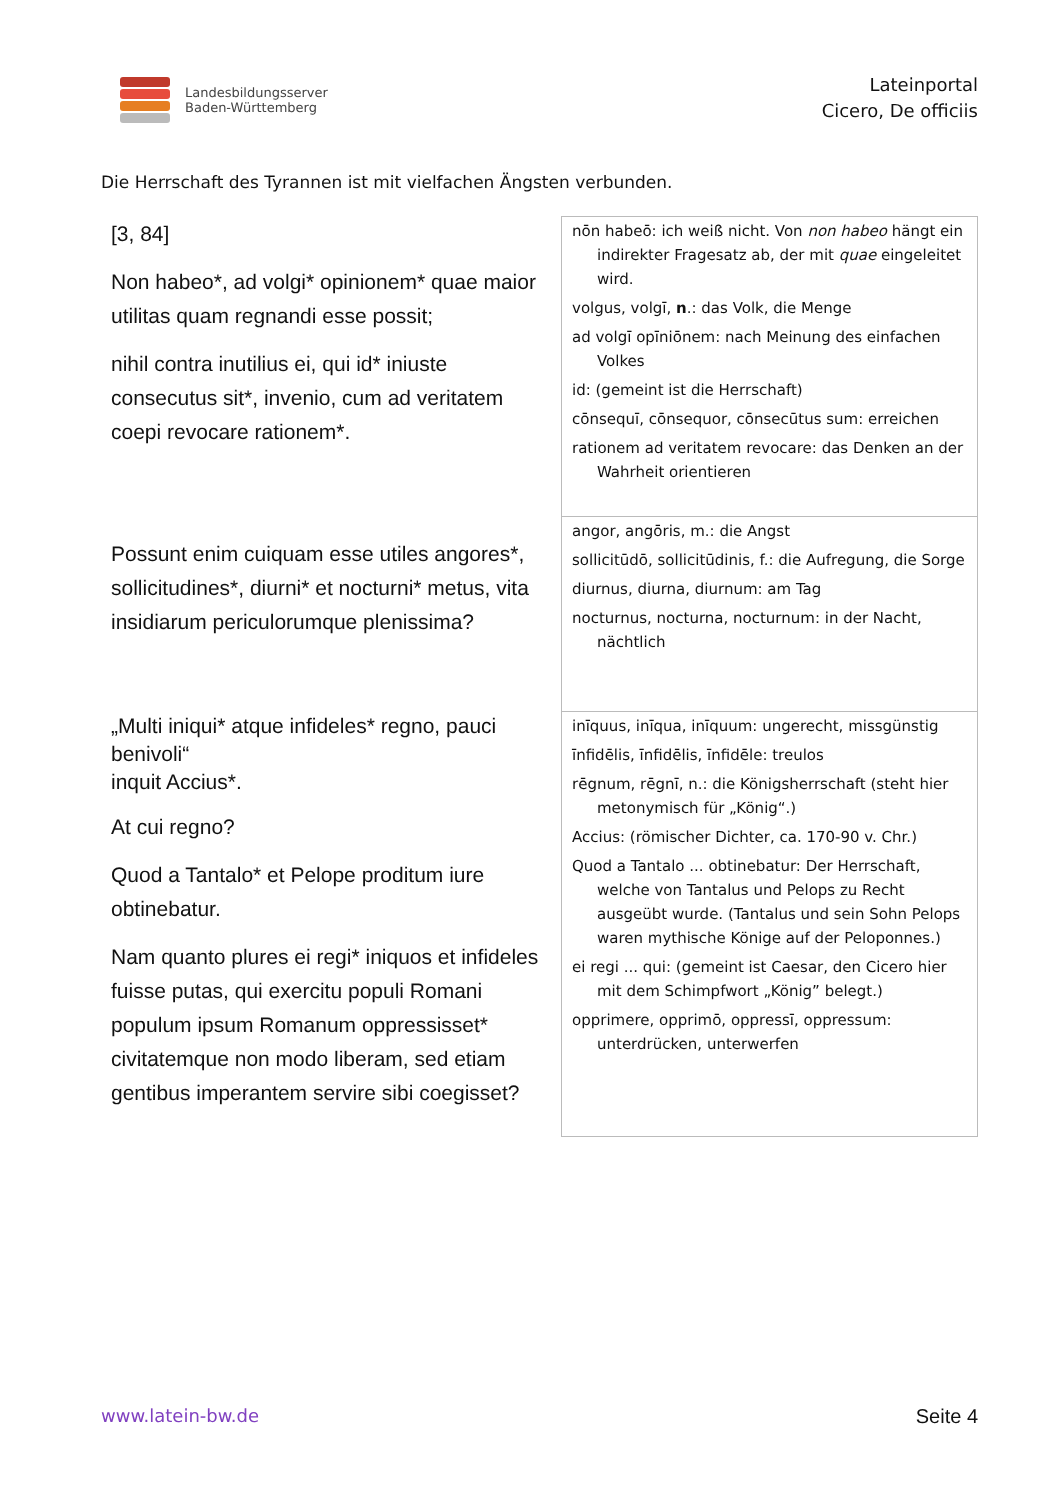Landesbildungsserver
Baden-Württemberg
Lateinportal
Cicero, De officiis
Die Herrschaft des Tyrannen ist mit vielfachen Ängsten verbunden.
| [3, 84] Non habeo*, ad volgi* opinionem* quae maior utilitas quam regnandi esse possit; nihil contra inutilius ei, qui id* iniuste consecutus sit*, invenio, cum ad veritatem coepi revocare rationem*. | nōn habeō: ich weiß nicht. Von non habeo hängt ein indirekter Fragesatz ab, der mit quae eingeleitet wird. volgus, volgī, n .: das Volk, die Menge ad volgī opīniōnem: nach Meinung des einfachen Volkes id: (gemeint ist die Herrschaft) cōnsequī, cōnsequor, cōnsecūtus sum: erreichen rationem ad veritatem revocare: das Denken an der Wahrheit orientieren |
| Possunt enim cuiquam esse utiles angores*, sollicitudines*, diurni* et nocturni* metus, vita insidiarum periculorumque plenissima? | angor, angōris, m.: die Angst sollicitūdō, sollicitūdinis, f.: die Aufregung, die Sorge diurnus, diurna, diurnum: am Tag nocturnus, nocturna, nocturnum: in der Nacht, nächtlich |
| „Multi iniqui* atque infideles* regno, pauci benivoli“ inquit Accius*. At cui regno? Quod a Tantalo* et Pelope proditum iure obtinebatur. Nam quanto plures ei regi* iniquos et infideles fuisse putas, qui exercitu populi Romani populum ipsum Romanum oppressisset* civitatemque non modo liberam, sed etiam gentibus imperantem servire sibi coegisset? | inīquus, inīqua, inīquum: ungerecht, missgünstig īnfidēlis, īnfidēlis, īnfidēle: treulos rēgnum, rēgnī, n.: die Königsherrschaft (steht hier metonymisch für „König“.) Accius: (römischer Dichter, ca. 170-90 v. Chr.) Quod a Tantalo ... obtinebatur: Der Herrschaft, welche von Tantalus und Pelops zu Recht ausgeübt wurde. (Tantalus und sein Sohn Pelops waren mythische Könige auf der Peloponnes.) ei regi ... qui: (gemeint ist Caesar, den Cicero hier mit dem Schimpfwort „König” belegt.) opprimere, opprimō, oppressī, oppressum: unterdrücken, unterwerfen |
www.latein-bw.de Seite 4